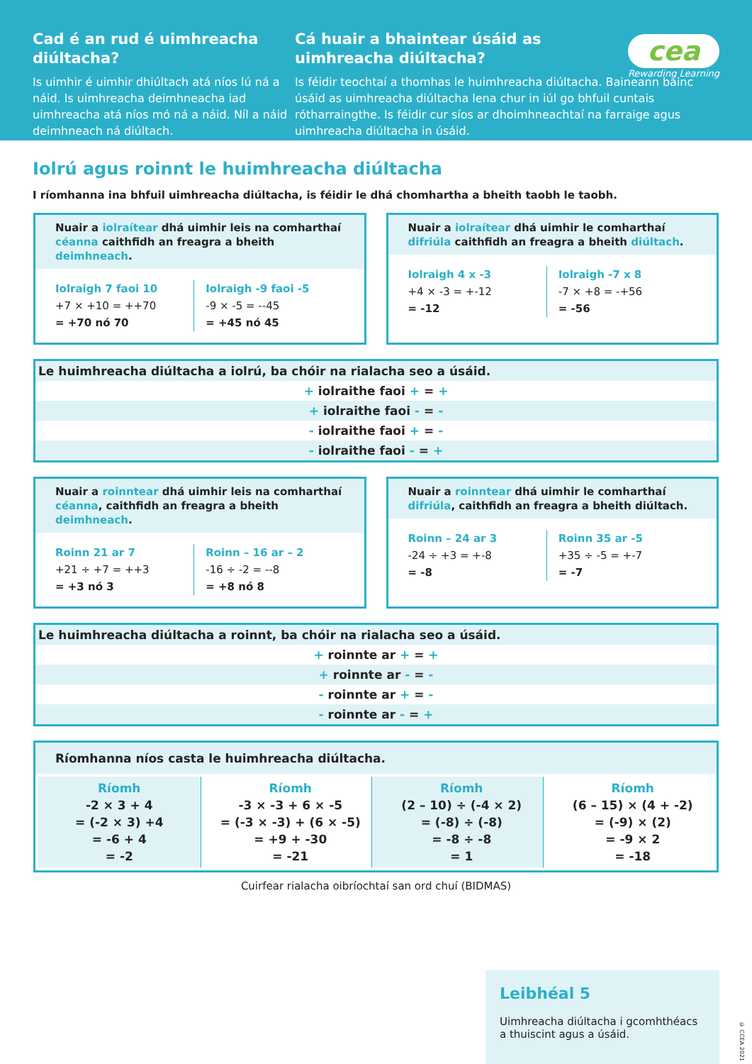Cad é an rud é uimhreacha diúltacha?
Is uimhir é uimhir dhiúltach atá níos lú ná a náid. Is uimhreacha deimhneacha iad uimhreacha atá níos mó ná a náid. Níl a náid deimhneach ná diúltach.
cea
Rewarding Learning
Cá huair a bhaintear úsáid as
uimhreacha diúltacha?
Is féidir teochtaí a thomhas le huimhreacha diúltacha. Baineann bainc úsáid as uimhreacha diúltacha lena chur in iúl go bhfuil cuntais rótharraingthe. Is féidir cur síos ar dhoimhneachtaí na farraige agus uimhreacha diúltacha in úsáid.
Iolrú agus roinnt le huimhreacha diúltacha
I ríomhanna ina bhfuil uimhreacha diúltacha, is féidir le dhá chomhartha a bheith taobh le taobh.
Nuair a iolraítear dhá uimhir leis na comharthaí céanna caithfidh an freagra a bheith deimhneach.
Iolraigh 7 faoi 10
+7 × +10 = ++70
= +70 nó 70
Iolraigh -9 faoi -5
-9 × -5 = --45
= +45 nó 45
Nuair a iolraítear dhá uimhir le comharthaí difriúla caithfidh an freagra a bheith diúltach.
Iolraigh 4 x -3
+4 × -3 = +-12
= -12
Iolraigh -7 x 8
-7 × +8 = -+56
= -56
Le huimhreacha diúltacha a iolrú, ba chóir na rialacha seo a úsáid.
+ iolraithe faoi + = +
+ iolraithe faoi - = -
- iolraithe faoi + = -
- iolraithe faoi - = +
Nuair a roinntear dhá uimhir leis na comharthaí céanna, caithfidh an freagra a bheith deimhneach.
Roinn 21 ar 7
+21 ÷ +7 = ++3
= +3 nó 3
Roinn – 16 ar – 2
-16 ÷ -2 = --8
= +8 nó 8
Nuair a roinntear dhá uimhir le comharthaí difriúla, caithfidh an freagra a bheith diúltach.
Roinn – 24 ar 3
-24 ÷ +3 = +-8
= -8
Roinn 35 ar -5
+35 ÷ -5 = +-7
= -7
Le huimhreacha diúltacha a roinnt, ba chóir na rialacha seo a úsáid.
+ roinnte ar + = +
+ roinnte ar - = -
- roinnte ar + = -
- roinnte ar - = +
Ríomhanna níos casta le huimhreacha diúltacha.
Ríomh
-2 × 3 + 4
= (-2 × 3) +4
= -6 + 4
= -2
Ríomh
-3 × -3 + 6 × -5
= (-3 × -3) + (6 × -5)
= +9 + -30
= -21
Ríomh
(2 – 10) ÷ (-4 × 2)
= (-8) ÷ (-8)
= -8 ÷ -8
= 1
Ríomh
(6 – 15) × (4 + -2)
= (-9) × (2)
= -9 × 2
= -18
Cuirfear rialacha oibríochtaí san ord chuí (BIDMAS)
Leibhéal 5
Uimhreacha diúltacha i gcomhthéacs a thuiscint agus a úsáid.
© CCEA 2021